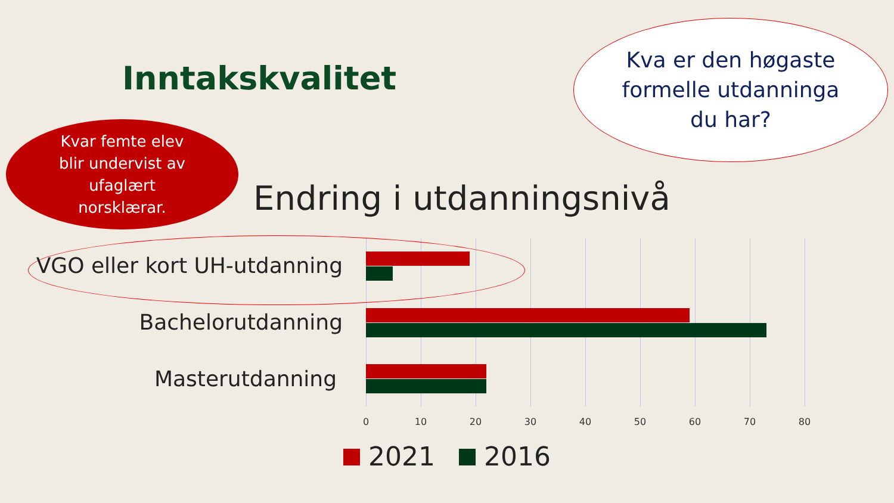Inntakskvalitet
Kvar femte elev
blir undervist av
ufaglært
norsklærar.
Kva er den høgaste
formelle utdanninga
du har?
Endring i utdanningsnivå
VGO eller kort UH-utdanning
Bachelorutdanning
Masterutdanning
0 10 20 30 40 50 60 70 80
2021 2016